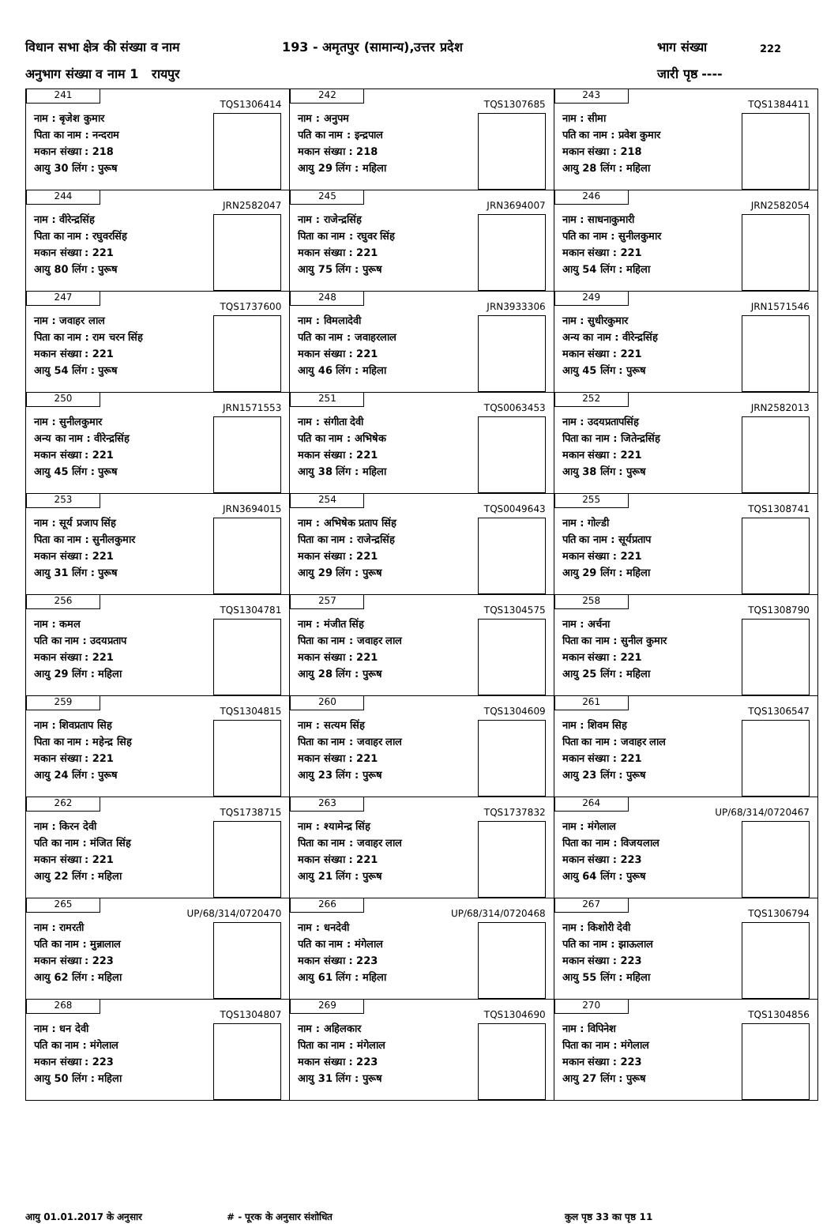विधान सभा क्षेत्र की संख्या व नाम 193 - अमृतपुर (सामान्य),उत्तर प्रदेश भाग संख्या 222
अनुभाग संख्या व नाम 1 रायपुर जारी पृष्ठ ----
| 241 TQS1306414 नाम : बृजेश कुमार पिता का नाम : नन्दराम मकान संख्या : 218 आयु 30 लिंग : पुरूष | 242 TQS1307685 नाम : अनुपम पति का नाम : इन्द्रपाल मकान संख्या : 218 आयु 29 लिंग : महिला | 243 TQS1384411 नाम : सीमा पति का नाम : प्रवेश कुमार मकान संख्या : 218 आयु 28 लिंग : महिला |
| 244 JRN2582047 नाम : वीरेन्द्रसिंह पिता का नाम : रघुवरसिंह मकान संख्या : 221 आयु 80 लिंग : पुरूष | 245 JRN3694007 नाम : राजेन्द्रसिंह पिता का नाम : रघुवर सिंह मकान संख्या : 221 आयु 75 लिंग : पुरूष | 246 JRN2582054 नाम : साधनाकुमारी पति का नाम : सुनीलकुमार मकान संख्या : 221 आयु 54 लिंग : महिला |
| 247 TQS1737600 नाम : जवाहर लाल पिता का नाम : राम चरन सिंह मकान संख्या : 221 आयु 54 लिंग : पुरूष | 248 JRN3933306 नाम : विमलादेवी पति का नाम : जवाहरलाल मकान संख्या : 221 आयु 46 लिंग : महिला | 249 JRN1571546 नाम : सुधीरकुमार अन्य का नाम : वीरेन्द्रसिंह मकान संख्या : 221 आयु 45 लिंग : पुरूष |
| 250 JRN1571553 नाम : सुनीलकुमार अन्य का नाम : वीरेन्द्रसिंह मकान संख्या : 221 आयु 45 लिंग : पुरूष | 251 TQS0063453 नाम : संगीता देवी पति का नाम : अभिषेक मकान संख्या : 221 आयु 38 लिंग : महिला | 252 JRN2582013 नाम : उदयप्रतापसिंह पिता का नाम : जितेन्द्रसिंह मकान संख्या : 221 आयु 38 लिंग : पुरूष |
| 253 JRN3694015 नाम : सूर्य प्रजाप सिंह पिता का नाम : सुनीलकुमार मकान संख्या : 221 आयु 31 लिंग : पुरूष | 254 TQS0049643 नाम : अभिषेक प्रताप सिंह पिता का नाम : राजेन्द्रसिंह मकान संख्या : 221 आयु 29 लिंग : पुरूष | 255 TQS1308741 नाम : गोल्डी पति का नाम : सूर्यप्रताप मकान संख्या : 221 आयु 29 लिंग : महिला |
| 256 TQS1304781 नाम : कमल पति का नाम : उदयप्रताप मकान संख्या : 221 आयु 29 लिंग : महिला | 257 TQS1304575 नाम : मंजीत सिंह पिता का नाम : जवाहर लाल मकान संख्या : 221 आयु 28 लिंग : पुरूष | 258 TQS1308790 नाम : अर्चना पिता का नाम : सुनील कुमार मकान संख्या : 221 आयु 25 लिंग : महिला |
| 259 TQS1304815 नाम : शिवप्रताप सिह पिता का नाम : महेन्द्र सिह मकान संख्या : 221 आयु 24 लिंग : पुरूष | 260 TQS1304609 नाम : सत्यम सिंह पिता का नाम : जवाहर लाल मकान संख्या : 221 आयु 23 लिंग : पुरूष | 261 TQS1306547 नाम : शिवम सिह पिता का नाम : जवाहर लाल मकान संख्या : 221 आयु 23 लिंग : पुरूष |
| 262 TQS1738715 नाम : किरन देवी पति का नाम : मंजित सिंह मकान संख्या : 221 आयु 22 लिंग : महिला | 263 TQS1737832 नाम : श्यामेन्द्र सिंह पिता का नाम : जवाहर लाल मकान संख्या : 221 आयु 21 लिंग : पुरूष | 264 UP/68/314/0720467 नाम : मंगेलाल पिता का नाम : विजयलाल मकान संख्या : 223 आयु 64 लिंग : पुरूष |
| 265 UP/68/314/0720470 नाम : रामरती पति का नाम : मुन्नालाल मकान संख्या : 223 आयु 62 लिंग : महिला | 266 UP/68/314/0720468 नाम : धनदेवी पति का नाम : मंगेलाल मकान संख्या : 223 आयु 61 लिंग : महिला | 267 TQS1306794 नाम : किशोरी देवी पति का नाम : झाऊलाल मकान संख्या : 223 आयु 55 लिंग : महिला |
| 268 TQS1304807 नाम : धन देवी पति का नाम : मंगेलाल मकान संख्या : 223 आयु 50 लिंग : महिला | 269 TQS1304690 नाम : अहिलकार पिता का नाम : मंगेलाल मकान संख्या : 223 आयु 31 लिंग : पुरूष | 270 TQS1304856 नाम : विपिनेश पिता का नाम : मंगेलाल मकान संख्या : 223 आयु 27 लिंग : पुरूष |
आयु 01.01.2017 के अनुसार # - पूरक के अनुसार संशोधित कुल पृष्ठ 33 का पृष्ठ 11